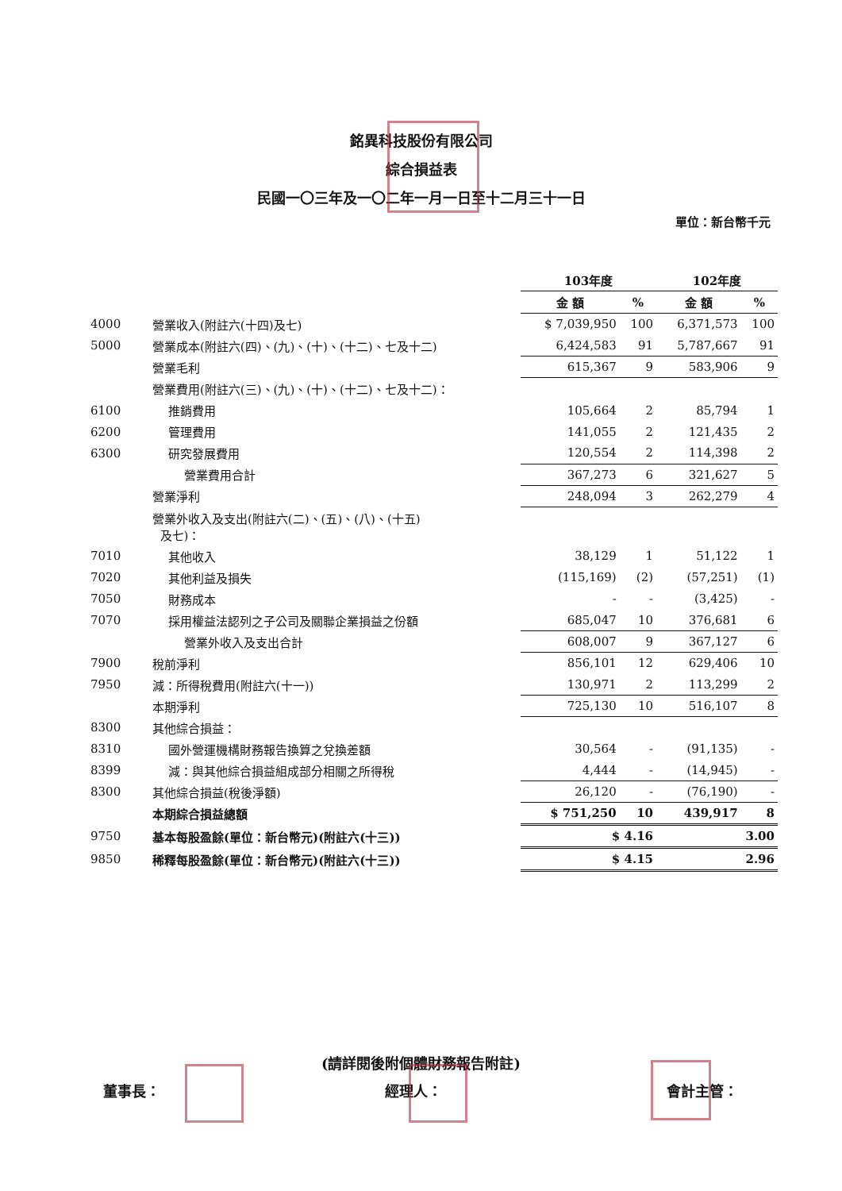銘異科技股份有限公司
綜合損益表
民國一〇三年及一〇二年一月一日至十二月三十一日
單位：新台幣千元
| | | 103年度 | | 102年度 | |
| --- | --- | --- | --- | --- | --- |
| | | 金 額 | % | 金 額 | % |
| 4000 | 營業收入(附註六(十四)及七) | $ 7,039,950 | 100 | 6,371,573 | 100 |
| 5000 | 營業成本(附註六(四)、(九)、(十)、(十二)、七及十二) | 6,424,583 | 91 | 5,787,667 | 91 |
| | 營業毛利 | 615,367 | 9 | 583,906 | 9 |
| | 營業費用(附註六(三)、(九)、(十)、(十二)、七及十二)： | | | | |
| 6100 | 推銷費用 | 105,664 | 2 | 85,794 | 1 |
| 6200 | 管理費用 | 141,055 | 2 | 121,435 | 2 |
| 6300 | 研究發展費用 | 120,554 | 2 | 114,398 | 2 |
| | 營業費用合計 | 367,273 | 6 | 321,627 | 5 |
| | 營業淨利 | 248,094 | 3 | 262,279 | 4 |
| | 營業外收入及支出(附註六(二)、(五)、(八)、(十五) 及七)： | | | | |
| 7010 | 其他收入 | 38,129 | 1 | 51,122 | 1 |
| 7020 | 其他利益及損失 | (115,169) | (2) | (57,251) | (1) |
| 7050 | 財務成本 | - | - | (3,425) | - |
| 7070 | 採用權益法認列之子公司及關聯企業損益之份額 | 685,047 | 10 | 376,681 | 6 |
| | 營業外收入及支出合計 | 608,007 | 9 | 367,127 | 6 |
| 7900 | 稅前淨利 | 856,101 | 12 | 629,406 | 10 |
| 7950 | 減：所得稅費用(附註六(十一)) | 130,971 | 2 | 113,299 | 2 |
| | 本期淨利 | 725,130 | 10 | 516,107 | 8 |
| 8300 | 其他綜合損益： | | | | |
| 8310 | 國外營運機構財務報告換算之兌換差額 | 30,564 | - | (91,135) | - |
| 8399 | 減：與其他綜合損益組成部分相關之所得稅 | 4,444 | - | (14,945) | - |
| 8300 | 其他綜合損益(稅後淨額) | 26,120 | - | (76,190) | - |
| | 本期綜合損益總額 | $ 751,250 | 10 | 439,917 | 8 |
| 9750 | 基本每股盈餘(單位：新台幣元)(附註六(十三)) | $ 4.16 | | 3.00 | |
| 9850 | 稀釋每股盈餘(單位：新台幣元)(附註六(十三)) | $ 4.15 | | 2.96 | |
(請詳閱後附個體財務報告附註)
董事長： 經理人： 會計主管：